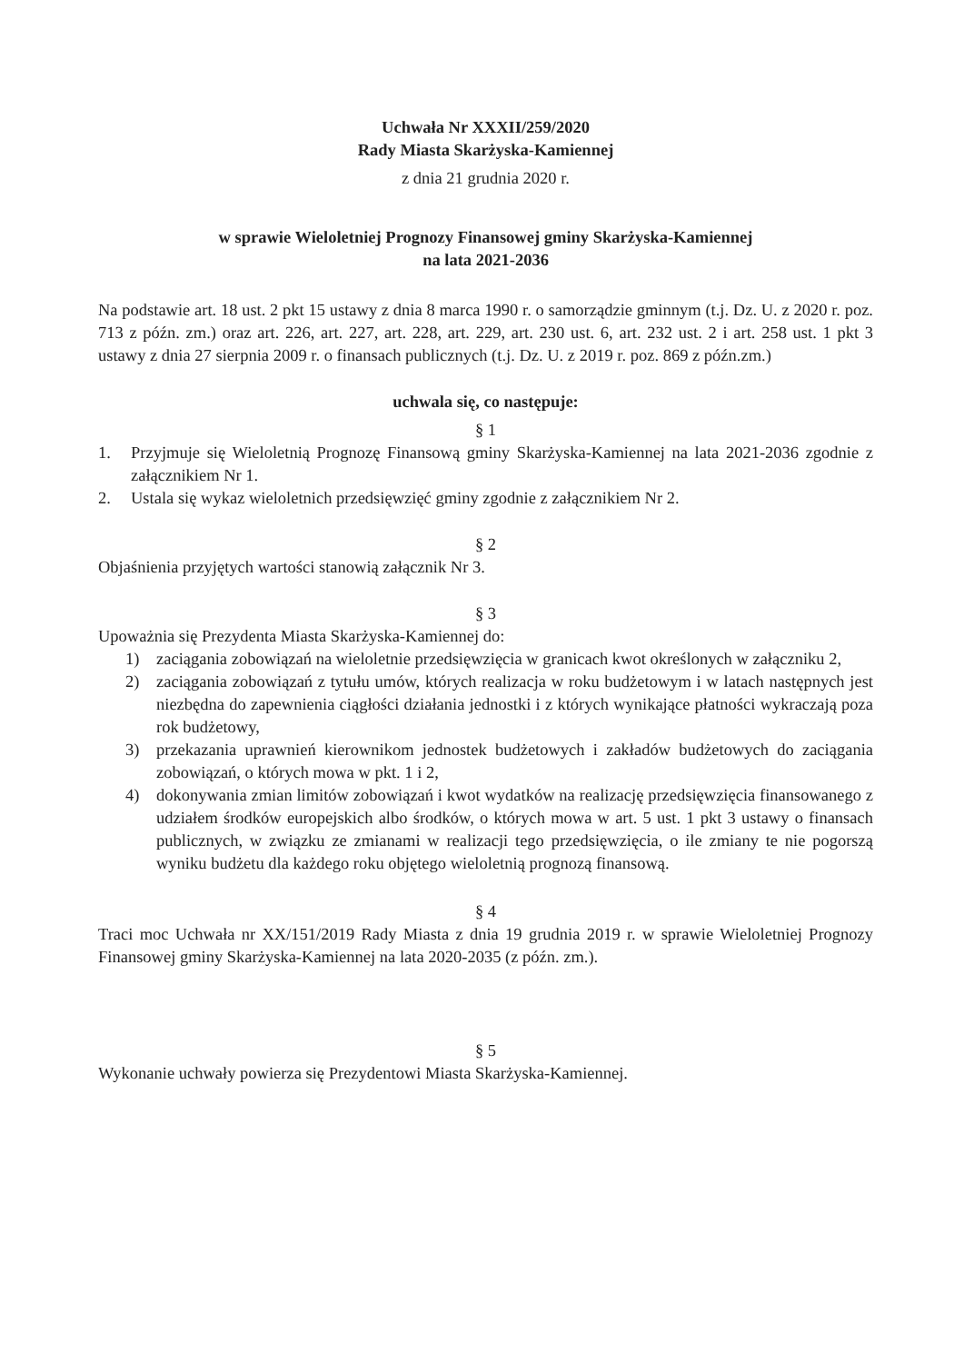Uchwała Nr XXXII/259/2020
Rady Miasta Skarżyska-Kamiennej
z dnia 21 grudnia 2020 r.
w sprawie Wieloletniej Prognozy Finansowej gminy Skarżyska-Kamiennej
na lata 2021-2036
Na podstawie art. 18 ust. 2 pkt 15 ustawy z dnia 8 marca 1990 r. o samorządzie gminnym (t.j. Dz. U. z 2020 r. poz. 713 z późn. zm.) oraz art. 226, art. 227, art. 228, art. 229, art. 230 ust. 6, art. 232 ust. 2 i art. 258 ust. 1 pkt 3 ustawy z dnia 27 sierpnia 2009 r. o finansach publicznych (t.j. Dz. U. z 2019 r. poz. 869 z późn.zm.)
uchwala się, co następuje:
§ 1
1. Przyjmuje się Wieloletnią Prognozę Finansową gminy Skarżyska-Kamiennej na lata 2021-2036 zgodnie z załącznikiem Nr 1.
2. Ustala się wykaz wieloletnich przedsięwzięć gminy zgodnie z załącznikiem Nr 2.
§ 2
Objaśnienia przyjętych wartości stanowią załącznik Nr 3.
§ 3
Upoważnia się Prezydenta Miasta Skarżyska-Kamiennej do:
1) zaciągania zobowiązań na wieloletnie przedsięwzięcia w granicach kwot określonych w załączniku 2,
2) zaciągania zobowiązań z tytułu umów, których realizacja w roku budżetowym i w latach następnych jest niezbędna do zapewnienia ciągłości działania jednostki i z których wynikające płatności wykraczają poza rok budżetowy,
3) przekazania uprawnień kierownikom jednostek budżetowych i zakładów budżetowych do zaciągania zobowiązań, o których mowa w pkt. 1 i 2,
4) dokonywania zmian limitów zobowiązań i kwot wydatków na realizację przedsięwzięcia finansowanego z udziałem środków europejskich albo środków, o których mowa w art. 5 ust. 1 pkt 3 ustawy o finansach publicznych, w związku ze zmianami w realizacji tego przedsięwzięcia, o ile zmiany te nie pogorszą wyniku budżetu dla każdego roku objętego wieloletnią prognozą finansową.
§ 4
Traci moc Uchwała nr XX/151/2019 Rady Miasta z dnia 19 grudnia 2019 r. w sprawie Wieloletniej Prognozy Finansowej gminy Skarżyska-Kamiennej na lata 2020-2035 (z późn. zm.).
§ 5
Wykonanie uchwały powierza się Prezydentowi Miasta Skarżyska-Kamiennej.